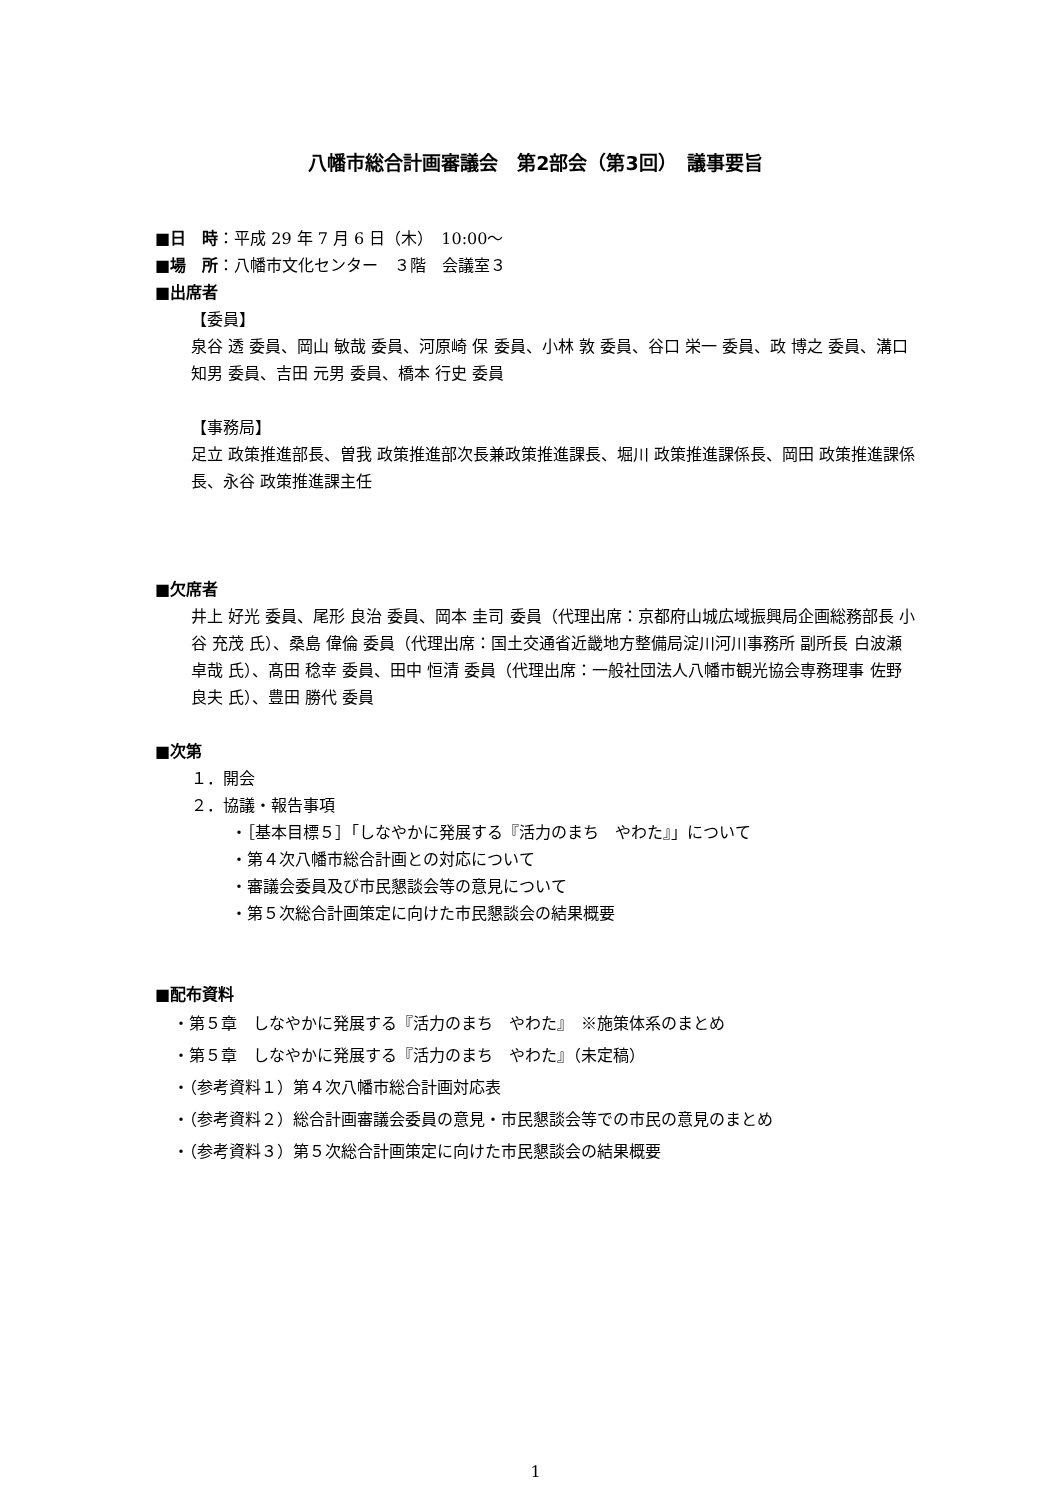八幡市総合計画審議会　第2部会（第3回）　議事要旨
■日　時：平成 29 年 7 月 6 日（木）　10:00～
■場　所：八幡市文化センター　３階　会議室３
■出席者
【委員】
泉谷 透 委員、岡山 敏哉 委員、河原崎 保 委員、小林 敦 委員、谷口 栄一 委員、政 博之 委員、溝口 知男 委員、吉田 元男 委員、橋本 行史 委員
【事務局】
足立 政策推進部長、曽我 政策推進部次長兼政策推進課長、堀川 政策推進課係長、岡田 政策推進課係長、永谷 政策推進課主任
■欠席者
井上 好光 委員、尾形 良治 委員、岡本 圭司 委員（代理出席：京都府山城広域振興局企画総務部長 小谷 充茂 氏）、桑島 偉倫 委員（代理出席：国土交通省近畿地方整備局淀川河川事務所 副所長 白波瀬 卓哉 氏）、髙田 稔幸 委員、田中 恒清 委員（代理出席：一般社団法人八幡市観光協会専務理事 佐野 良夫 氏）、豊田 勝代 委員
■次第
１．開会
２．協議・報告事項
・［基本目標５］「しなやかに発展する『活力のまち　やわた』」について
・第４次八幡市総合計画との対応について
・審議会委員及び市民懇談会等の意見について
・第５次総合計画策定に向けた市民懇談会の結果概要
■配布資料
・第５章　しなやかに発展する『活力のまち　やわた』　※施策体系のまとめ
・第５章　しなやかに発展する『活力のまち　やわた』（未定稿）
・（参考資料１）第４次八幡市総合計画対応表
・（参考資料２）総合計画審議会委員の意見・市民懇談会等での市民の意見のまとめ
・（参考資料３）第５次総合計画策定に向けた市民懇談会の結果概要
1